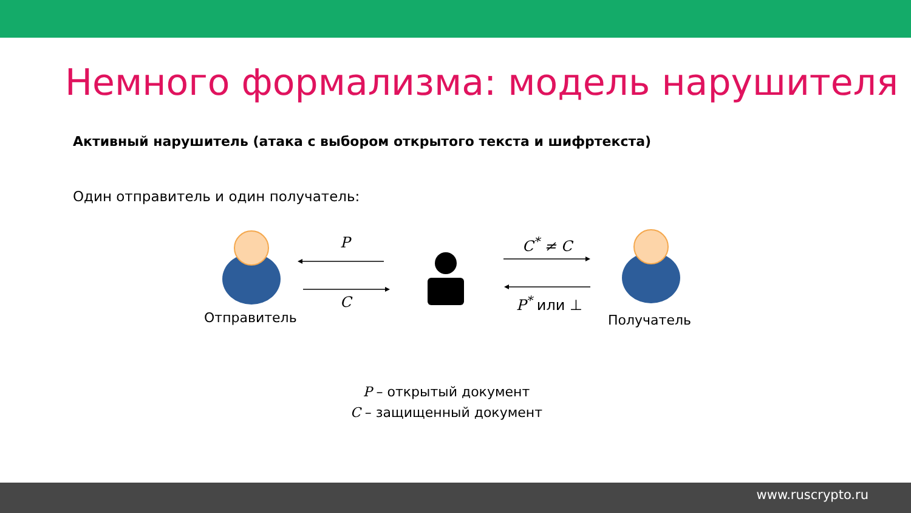Немного формализма: модель нарушителя
Активный нарушитель (атака с выбором открытого текста и шифртекста)
Один отправитель и один получатель:
P
C
C<sup>*</sup> ≠ C
P<sup>*</sup> или ⊥
Отправитель Получатель
P – открытый документ
C – защищенный документ
www.ruscrypto.ru